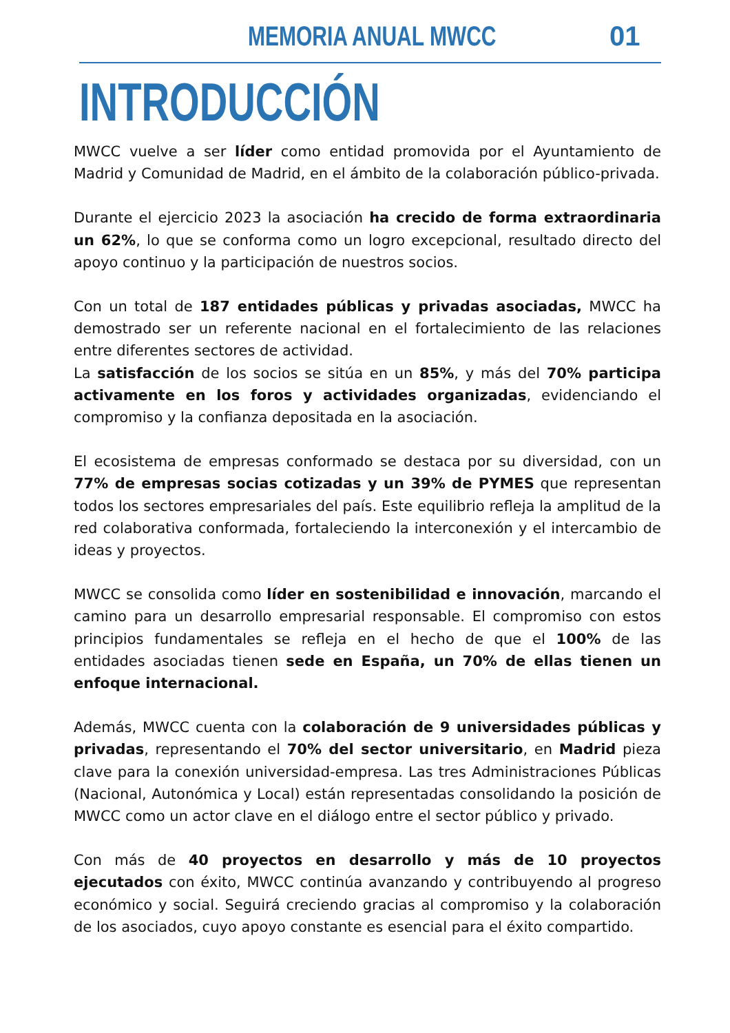MEMORIA ANUAL MWCC 01
INTRODUCCIÓN
MWCC vuelve a ser líder como entidad promovida por el Ayuntamiento de Madrid y Comunidad de Madrid, en el ámbito de la colaboración público-privada.
Durante el ejercicio 2023 la asociación ha crecido de forma extraordinaria un 62%, lo que se conforma como un logro excepcional, resultado directo del apoyo continuo y la participación de nuestros socios.
Con un total de 187 entidades públicas y privadas asociadas, MWCC ha demostrado ser un referente nacional en el fortalecimiento de las relaciones entre diferentes sectores de actividad.
La satisfacción de los socios se sitúa en un 85%, y más del 70% participa activamente en los foros y actividades organizadas, evidenciando el compromiso y la confianza depositada en la asociación.
El ecosistema de empresas conformado se destaca por su diversidad, con un 77% de empresas socias cotizadas y un 39% de PYMES que representan todos los sectores empresariales del país. Este equilibrio refleja la amplitud de la red colaborativa conformada, fortaleciendo la interconexión y el intercambio de ideas y proyectos.
MWCC se consolida como líder en sostenibilidad e innovación, marcando el camino para un desarrollo empresarial responsable. El compromiso con estos principios fundamentales se refleja en el hecho de que el 100% de las entidades asociadas tienen sede en España, un 70% de ellas tienen un enfoque internacional.
Además, MWCC cuenta con la colaboración de 9 universidades públicas y privadas, representando el 70% del sector universitario, en Madrid pieza clave para la conexión universidad-empresa. Las tres Administraciones Públicas (Nacional, Autonómica y Local) están representadas consolidando la posición de MWCC como un actor clave en el diálogo entre el sector público y privado.
Con más de 40 proyectos en desarrollo y más de 10 proyectos ejecutados con éxito, MWCC continúa avanzando y contribuyendo al progreso económico y social. Seguirá creciendo gracias al compromiso y la colaboración de los asociados, cuyo apoyo constante es esencial para el éxito compartido.